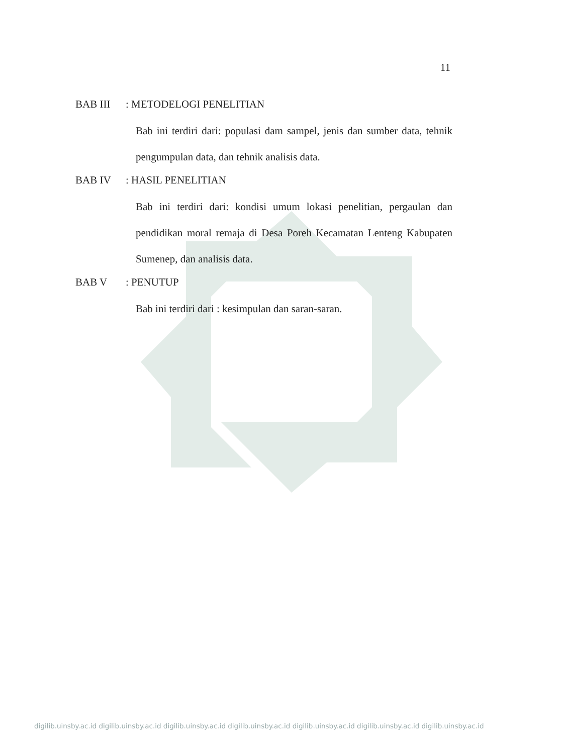11
BAB III: METODELOGI PENELITIAN
Bab ini terdiri dari: populasi dam sampel, jenis dan sumber data, tehnik pengumpulan data, dan tehnik analisis data.
BAB IV: HASIL PENELITIAN
Bab ini terdiri dari: kondisi umum lokasi penelitian, pergaulan dan pendidikan moral remaja di Desa Poreh Kecamatan Lenteng Kabupaten Sumenep, dan analisis data.
BAB V: PENUTUP
Bab ini terdiri dari : kesimpulan dan saran-saran.
digilib.uinsby.ac.id digilib.uinsby.ac.id digilib.uinsby.ac.id digilib.uinsby.ac.id digilib.uinsby.ac.id digilib.uinsby.ac.id digilib.uinsby.ac.id